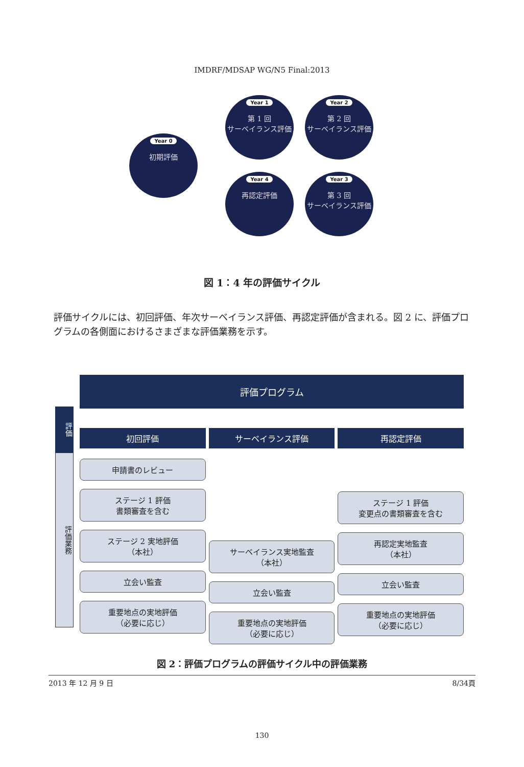IMDRF/MDSAP WG/N5 Final:2013
Year 0
初期評価
Year 1
第 1 回
サーベイランス評価
Year 2
第 2 回
サーベイランス評価
Year 4
再認定評価
Year 3
第 3 回
サーベイランス評価
図 1：4 年の評価サイクル
評価サイクルには、初回評価、年次サーベイランス評価、再認定評価が含まれる。図 2 に、評価プログラムの各側面におけるさまざまな評価業務を示す。
評価
評価業務
評価プログラム
初回評価
申請書のレビュー
ステージ 1 評価
書類審査を含む
ステージ 2 実地評価
（本社）
立会い監査
重要地点の実地評価
（必要に応じ）
サーベイランス評価
サーベイランス実地監査
（本社）
立会い監査
重要地点の実地評価
（必要に応じ）
再認定評価
ステージ 1 評価
変更点の書類審査を含む
再認定実地監査
（本社）
立会い監査
重要地点の実地評価
（必要に応じ）
図 2：評価プログラムの評価サイクル中の評価業務
2013 年 12 月 9 日 8/34頁
130